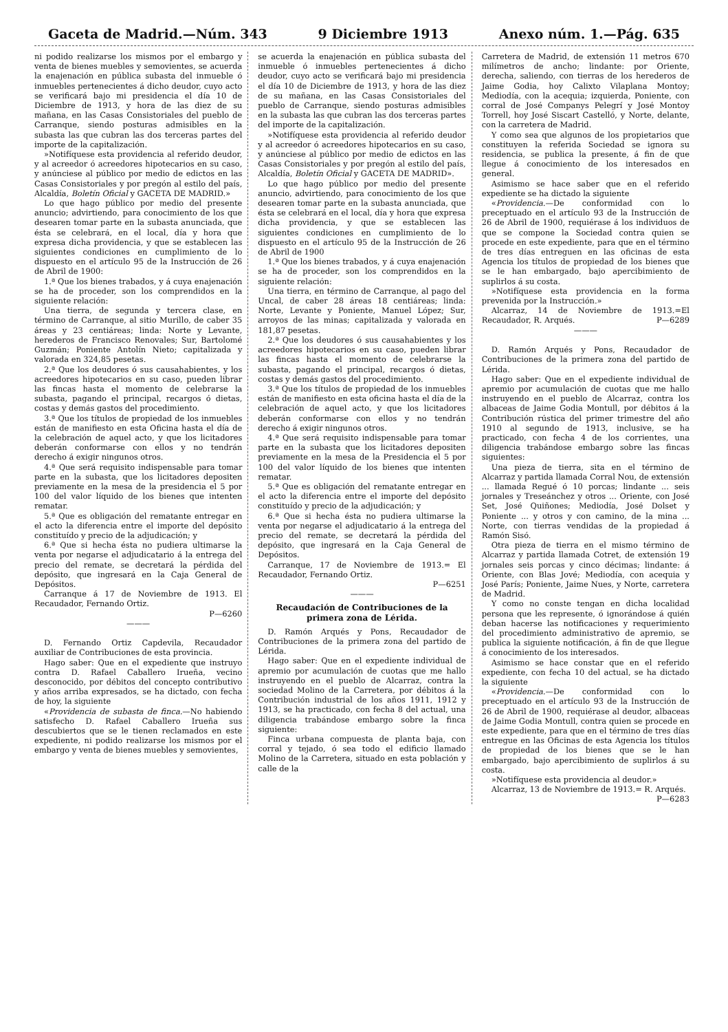Gaceta de Madrid.—Núm. 343 9 Diciembre 1913 Anexo núm. 1.—Pág. 635
ni podido realizarse los mismos por el embargo y venta de bienes muebles y semovientes, se acuerda la enajenación en pública subasta del inmueble ó inmuebles pertenecientes á dicho deudor, cuyo acto se verificará bajo mi presidencia el día 10 de Diciembre de 1913, y hora de las diez de su mañana, en las Casas Consistoriales del pueblo de Carranque, siendo posturas admisibles en la subasta las que cubran las dos terceras partes del importe de la capitalización.
»Notifíquese esta providencia al referido deudor, y al acreedor ó acreedores hipotecarios en su caso, y anúnciese al público por medio de edictos en las Casas Consistoriales y por pregón al estilo del país, Alcaldía, Boletín Oficial y GACETA DE MADRID.»
Lo que hago público por medio del presente anuncio; advirtiendo, para conocimiento de los que desearen tomar parte en la subasta anunciada, que ésta se celebrará, en el local, día y hora que expresa dicha providencia, y que se establecen las siguientes condiciones en cumplimiento de lo dispuesto en el artículo 95 de la Instrucción de 26 de Abril de 1900:
1.ª Que los bienes trabados, y á cuya enajenación se ha de proceder, son los comprendidos en la siguiente relación:
Una tierra, de segunda y tercera clase, en término de Carranque, al sitio Murillo, de caber 35 áreas y 23 centiáreas; linda: Norte y Levante, herederos de Francisco Renovales; Sur, Bartolomé Guzmán; Poniente Antolín Nieto; capitalizada y valorada en 324,85 pesetas.
2.ª Que los deudores ó sus causahabientes, y los acreedores hipotecarios en su caso, pueden librar las fincas hasta el momento de celebrarse la subasta, pagando el principal, recargos ó dietas, costas y demás gastos del procedimiento.
3.ª Que los títulos de propiedad de los inmuebles están de manifiesto en esta Oficina hasta el día de la celebración de aquel acto, y que los licitadores deberán conformarse con ellos y no tendrán derecho á exigir ningunos otros.
4.ª Que será requisito indispensable para tomar parte en la subasta, que los licitadores depositen previamente en la mesa de la presidencia el 5 por 100 del valor líquido de los bienes que intenten rematar.
5.ª Que es obligación del rematante entregar en el acto la diferencia entre el importe del depósito constituído y precio de la adjudicación; y
6.ª Que si hecha ésta no pudiera ultimarse la venta por negarse el adjudicatario á la entrega del precio del remate, se decretará la pérdida del depósito, que ingresará en la Caja General de Depósitos.
Carranque á 17 de Noviembre de 1913. El Recaudador, Fernando Ortiz.
P—6260
———
D. Fernando Ortiz Capdevila, Recaudador auxiliar de Contribuciones de esta provincia.
Hago saber: Que en el expediente que instruyo contra D. Rafael Caballero Irueña, vecino desconocido, por débitos del concepto contributivo y años arriba expresados, se ha dictado, con fecha de hoy, la siguiente
«Providencia de subasta de finca.—No habiendo satisfecho D. Rafael Caballero Irueña sus descubiertos que se le tienen reclamados en este expediente, ni podido realizarse los mismos por el embargo y venta de bienes muebles y semovientes,
se acuerda la enajenación en pública subasta del inmueble ó inmuebles pertenecientes á dicho deudor, cuyo acto se verificará bajo mi presidencia el día 10 de Diciembre de 1913, y hora de las diez de su mañana, en las Casas Consistoriales del pueblo de Carranque, siendo posturas admisibles en la subasta las que cubran las dos terceras partes del importe de la capitalización.
»Notifíquese esta providencia al referido deudor y al acreedor ó acreedores hipotecarios en su caso, y anúnciese al público por medio de edictos en las Casas Consistoriales y por pregón al estilo del país, Alcaldía, Boletín Oficial y GACETA DE MADRID».
Lo que hago público por medio del presente anuncio, advirtiendo, para conocimiento de los que desearen tomar parte en la subasta anunciada, que ésta se celebrará en el local, día y hora que expresa dicha providencia, y que se establecen las siguientes condiciones en cumplimiento de lo dispuesto en el artículo 95 de la Instrucción de 26 de Abril de 1900
1.ª Que los bienes trabados, y á cuya enajenación se ha de proceder, son los comprendidos en la siguiente relación:
Una tierra, en término de Carranque, al pago del Uncal, de caber 28 áreas 18 centiáreas; linda: Norte, Levante y Poniente, Manuel López; Sur, arroyos de las minas; capitalizada y valorada en 181,87 pesetas.
2.ª Que los deudores ó sus causahabientes y los acreedores hipotecarios en su caso, pueden librar las fincas hasta el momento de celebrarse la subasta, pagando el principal, recargos ó dietas, costas y demás gastos del procedimiento.
3.ª Que los títulos de propiedad de los inmuebles están de manifiesto en esta oficina hasta el día de la celebración de aquel acto, y que los licitadores deberán conformarse con ellos y no tendrán derecho á exigir ningunos otros.
4.ª Que será requisito indispensable para tomar parte en la subasta que los licitadores depositen previamente en la mesa de la Presidencia el 5 por 100 del valor líquido de los bienes que intenten rematar.
5.ª Que es obligación del rematante entregar en el acto la diferencia entre el importe del depósito constituído y precio de la adjudicación; y
6.ª Que si hecha ésta no pudiera ultimarse la venta por negarse el adjudicatario á la entrega del precio del remate, se decretará la pérdida del depósito, que ingresará en la Caja General de Depósitos.
Carranque, 17 de Noviembre de 1913.= El Recaudador, Fernando Ortiz.
P—6251
———
Recaudación de Contribuciones de la primera zona de Lérida.
D. Ramón Arqués y Pons, Recaudador de Contribuciones de la primera zona del partido de Lérida.
Hago saber: Que en el expediente individual de apremio por acumulación de cuotas que me hallo instruyendo en el pueblo de Alcarraz, contra la sociedad Molino de la Carretera, por débitos á la Contribución industrial de los años 1911, 1912 y 1913, se ha practicado, con fecha 8 del actual, una diligencia trabándose embargo sobre la finca siguiente:
Finca urbana compuesta de planta baja, con corral y tejado, ó sea todo el edificio llamado Molino de la Carretera, situado en esta población y calle de la
Carretera de Madrid, de extensión 11 metros 670 milímetros de ancho; lindante: por Oriente, derecha, saliendo, con tierras de los herederos de Jaime Godia, hoy Calixto Vilaplana Montoy; Mediodía, con la acequia; izquierda, Poniente, con corral de José Companys Pelegrí y José Montoy Torrell, hoy José Siscart Castelló, y Norte, delante, con la carretera de Madrid.
Y como sea que algunos de los propietarios que constituyen la referida Sociedad se ignora su residencia, se publica la presente, á fin de que llegue á conocimiento de los interesados en general.
Asimismo se hace saber que en el referido expediente se ha dictado la siguiente
«Providencia.—De conformidad con lo preceptuado en el artículo 93 de la Instrucción de 26 de Abril de 1900, requiérase á los individuos de que se compone la Sociedad contra quien se procede en este expediente, para que en el término de tres días entreguen en las oficinas de esta Agencia los títulos de propiedad de los bienes que se le han embargado, bajo apercibimiento de suplirlos á su costa.
»Notifíquese esta providencia en la forma prevenida por la Instrucción.»
Alcarraz, 14 de Noviembre de 1913.=El Recaudador, R. Arqués. P—6289
———
D. Ramón Arqués y Pons, Recaudador de Contribuciones de la primera zona del partido de Lérida.
Hago saber: Que en el expediente individual de apremio por acumulación de cuotas que me hallo instruyendo en el pueblo de Alcarraz, contra los albaceas de Jaime Godia Montull, por débitos á la Contribución rústica del primer trimestre del año 1910 al segundo de 1913, inclusive, se ha practicado, con fecha 4 de los corrientes, una diligencia trabándose embargo sobre las fincas siguientes:
Una pieza de tierra, sita en el término de Alcarraz y partida llamada Corral Nou, de extensión ... llamada Regué ó 10 porcas; lindante ... seis jornales y Treseánchez y otros ... Oriente, con José Set, José Quiñones; Mediodía, José Dolset y Poniente ... y otros y con camino, de la mina ... Norte, con tierras vendidas de la propiedad á Ramón Sisó.
Otra pieza de tierra en el mismo término de Alcarraz y partida llamada Cotret, de extensión 19 jornales seis porcas y cinco décimas; lindante: á Oriente, con Blas Jové; Mediodía, con acequia y José París; Poniente, Jaime Nues, y Norte, carretera de Madrid.
Y como no conste tengan en dicha localidad persona que les represente, ó ignorándose á quién deban hacerse las notificaciones y requerimiento del procedimiento administrativo de apremio, se publica la siguiente notificación, á fin de que llegue á conocimiento de los interesados.
Asimismo se hace constar que en el referido expediente, con fecha 10 del actual, se ha dictado la siguiente
«Providencia.—De conformidad con lo preceptuado en el artículo 93 de la Instrucción de 26 de Abril de 1900, requiérase al deudor, albaceas de Jaime Godia Montull, contra quien se procede en este expediente, para que en el término de tres días entregue en las Oficinas de esta Agencia los títulos de propiedad de los bienes que se le han embargado, bajo apercibimiento de suplirlos á su costa.
»Notifíquese esta providencia al deudor.»
Alcarraz, 13 de Noviembre de 1913.= R. Arqués.
P—6283